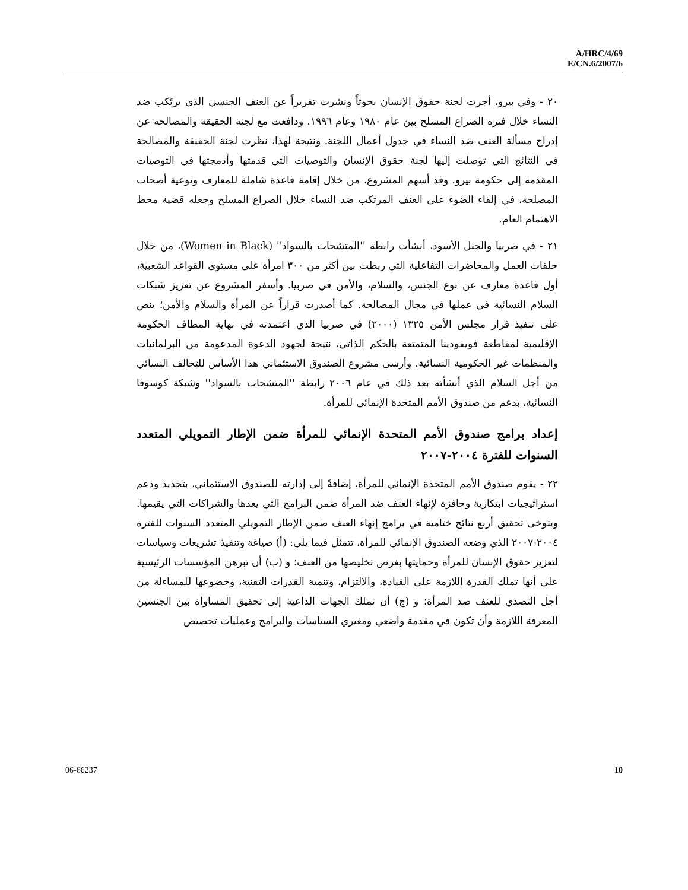A/HRC/4/69
E/CN.6/2007/6
٢٠ - وفي بيرو، أجرت لجنة حقوق الإنسان بحوثاً ونشرت تقريراً عن العنف الجنسي الذي يرتَكب ضد النساء خلال فترة الصراع المسلح بين عام ١٩٨٠ وعام ١٩٩٦. ودافعت مع لجنة الحقيقة والمصالحة عن إدراج مسألة العنف ضد النساء في جدول أعمال اللجنة. ونتيجة لهذا، نظرت لجنة الحقيقة والمصالحة في النتائج التي توصلت إليها لجنة حقوق الإنسان والتوصيات التي قدمتها وأدمجتها في التوصيات المقدمة إلى حكومة بيرو. وقد أسهم المشروع، من خلال إقامة قاعدة شاملة للمعارف وتوعية أصحاب المصلحة، في إلقاء الضوء على العنف المرتكب ضد النساء خلال الصراع المسلح وجعله قضية محط الاهتمام العام.
٢١ - في صربيا والجبل الأسود، أنشأت رابطة ''المتشحات بالسواد'' (Women in Black)، من خلال حلقات العمل والمحاضرات التفاعلية التي ربطت بين أكثر من ٣٠٠ امرأة على مستوى القواعد الشعبية، أول قاعدة معارف عن نوع الجنس، والسلام، والأمن في صربيا. وأسفر المشروع عن تعزيز شبكات السلام النسائية في عملها في مجال المصالحة. كما أصدرت قراراً عن المرأة والسلام والأمن؛ ينص على تنفيذ قرار مجلس الأمن ١٣٢٥ (٢٠٠٠) في صربيا الذي اعتمدته في نهاية المطاف الحكومة الإقليمية لمقاطعة فويفودينا المتمتعة بالحكم الذاتي، نتيجة لجهود الدعوة المدعومة من البرلمانيات والمنظمات غير الحكومية النسائية. وأرسى مشروع الصندوق الاستئماني هذا الأساس للتحالف النسائي من أجل السلام الذي أنشأته بعد ذلك في عام ٢٠٠٦ رابطة ''المتشحات بالسواد'' وشبكة كوسوفا النسائية، بدعم من صندوق الأمم المتحدة الإنمائي للمرأة.
إعداد برامج صندوق الأمم المتحدة الإنمائي للمرأة ضمن الإطار التمويلي المتعدد السنوات للفترة ٢٠٠٤-٢٠٠٧
٢٢ - يقوم صندوق الأمم المتحدة الإنمائي للمرأة، إضافةً إلى إدارته للصندوق الاستئماني، بتحديد ودعم استراتيجيات ابتكارية وحافزة لإنهاء العنف ضد المرأة ضمن البرامج التي يعدها والشراكات التي يقيمها. ويتوخى تحقيق أربع نتائج ختامية في برامج إنهاء العنف ضمن الإطار التمويلي المتعدد السنوات للفترة ٢٠٠٤-٢٠٠٧ الذي وضعه الصندوق الإنمائي للمرأة، تتمثل فيما يلي: (أ) صياغة وتنفيذ تشريعات وسياسات لتعزيز حقوق الإنسان للمرأة وحمايتها بغرض تخليصها من العنف؛ و (ب) أن تبرهن المؤسسات الرئيسية على أنها تملك القدرة اللازمة على القيادة، والالتزام، وتنمية القدرات التقنية، وخضوعها للمساءلة من أجل التصدي للعنف ضد المرأة؛ و (ج) أن تملك الجهات الداعية إلى تحقيق المساواة بين الجنسين المعرفة اللازمة وأن تكون في مقدمة واضعي ومغيري السياسات والبرامج وعمليات تخصيص
06-66237 10